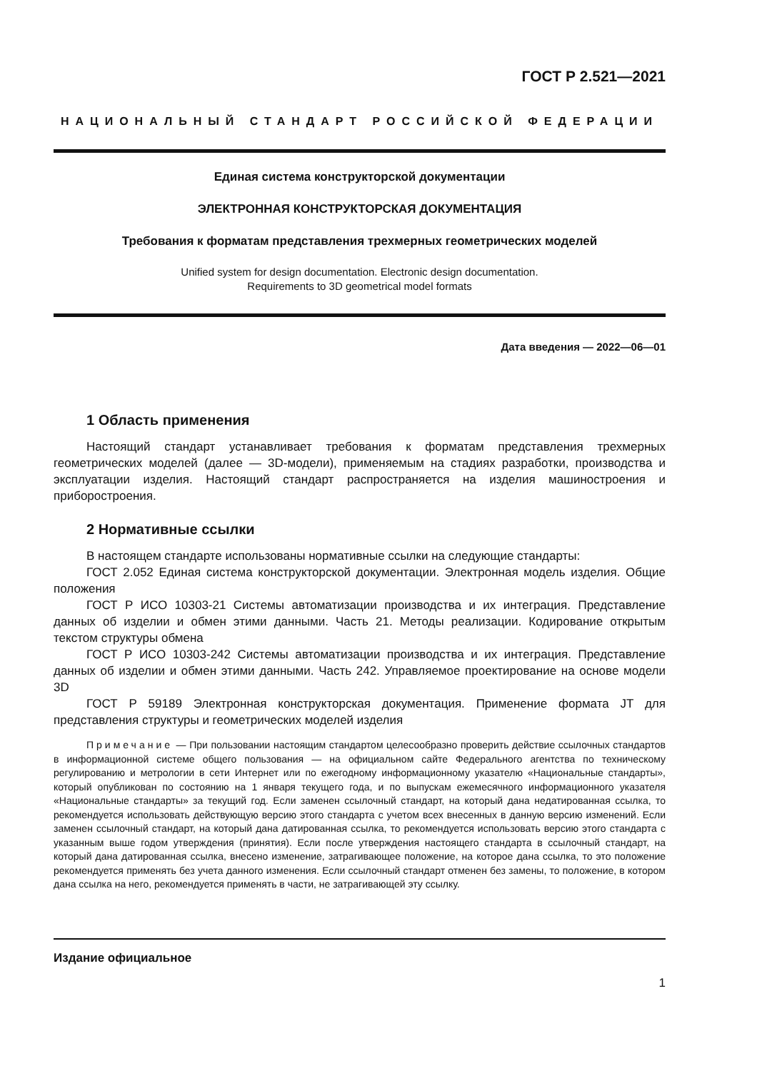ГОСТ Р 2.521—2021
НАЦИОНАЛЬНЫЙ СТАНДАРТ РОССИЙСКОЙ ФЕДЕРАЦИИ
Единая система конструкторской документации
ЭЛЕКТРОННАЯ КОНСТРУКТОРСКАЯ ДОКУМЕНТАЦИЯ
Требования к форматам представления трехмерных геометрических моделей
Unified system for design documentation. Electronic design documentation.
Requirements to 3D geometrical model formats
Дата введения — 2022—06—01
1 Область применения
Настоящий стандарт устанавливает требования к форматам представления трехмерных геометрических моделей (далее — 3D-модели), применяемым на стадиях разработки, производства и эксплуатации изделия. Настоящий стандарт распространяется на изделия машиностроения и приборостроения.
2 Нормативные ссылки
В настоящем стандарте использованы нормативные ссылки на следующие стандарты:
ГОСТ 2.052 Единая система конструкторской документации. Электронная модель изделия. Общие положения
ГОСТ Р ИСО 10303-21 Системы автоматизации производства и их интеграция. Представление данных об изделии и обмен этими данными. Часть 21. Методы реализации. Кодирование открытым текстом структуры обмена
ГОСТ Р ИСО 10303-242 Системы автоматизации производства и их интеграция. Представление данных об изделии и обмен этими данными. Часть 242. Управляемое проектирование на основе модели 3D
ГОСТ Р 59189 Электронная конструкторская документация. Применение формата JT для представления структуры и геометрических моделей изделия
Примечание — При пользовании настоящим стандартом целесообразно проверить действие ссылочных стандартов в информационной системе общего пользования — на официальном сайте Федерального агентства по техническому регулированию и метрологии в сети Интернет или по ежегодному информационному указателю «Национальные стандарты», который опубликован по состоянию на 1 января текущего года, и по выпускам ежемесячного информационного указателя «Национальные стандарты» за текущий год. Если заменен ссылочный стандарт, на который дана недатированная ссылка, то рекомендуется использовать действующую версию этого стандарта с учетом всех внесенных в данную версию изменений. Если заменен ссылочный стандарт, на который дана датированная ссылка, то рекомендуется использовать версию этого стандарта с указанным выше годом утверждения (принятия). Если после утверждения настоящего стандарта в ссылочный стандарт, на который дана датированная ссылка, внесено изменение, затрагивающее положение, на которое дана ссылка, то это положение рекомендуется применять без учета данного изменения. Если ссылочный стандарт отменен без замены, то положение, в котором дана ссылка на него, рекомендуется применять в части, не затрагивающей эту ссылку.
Издание официальное
1